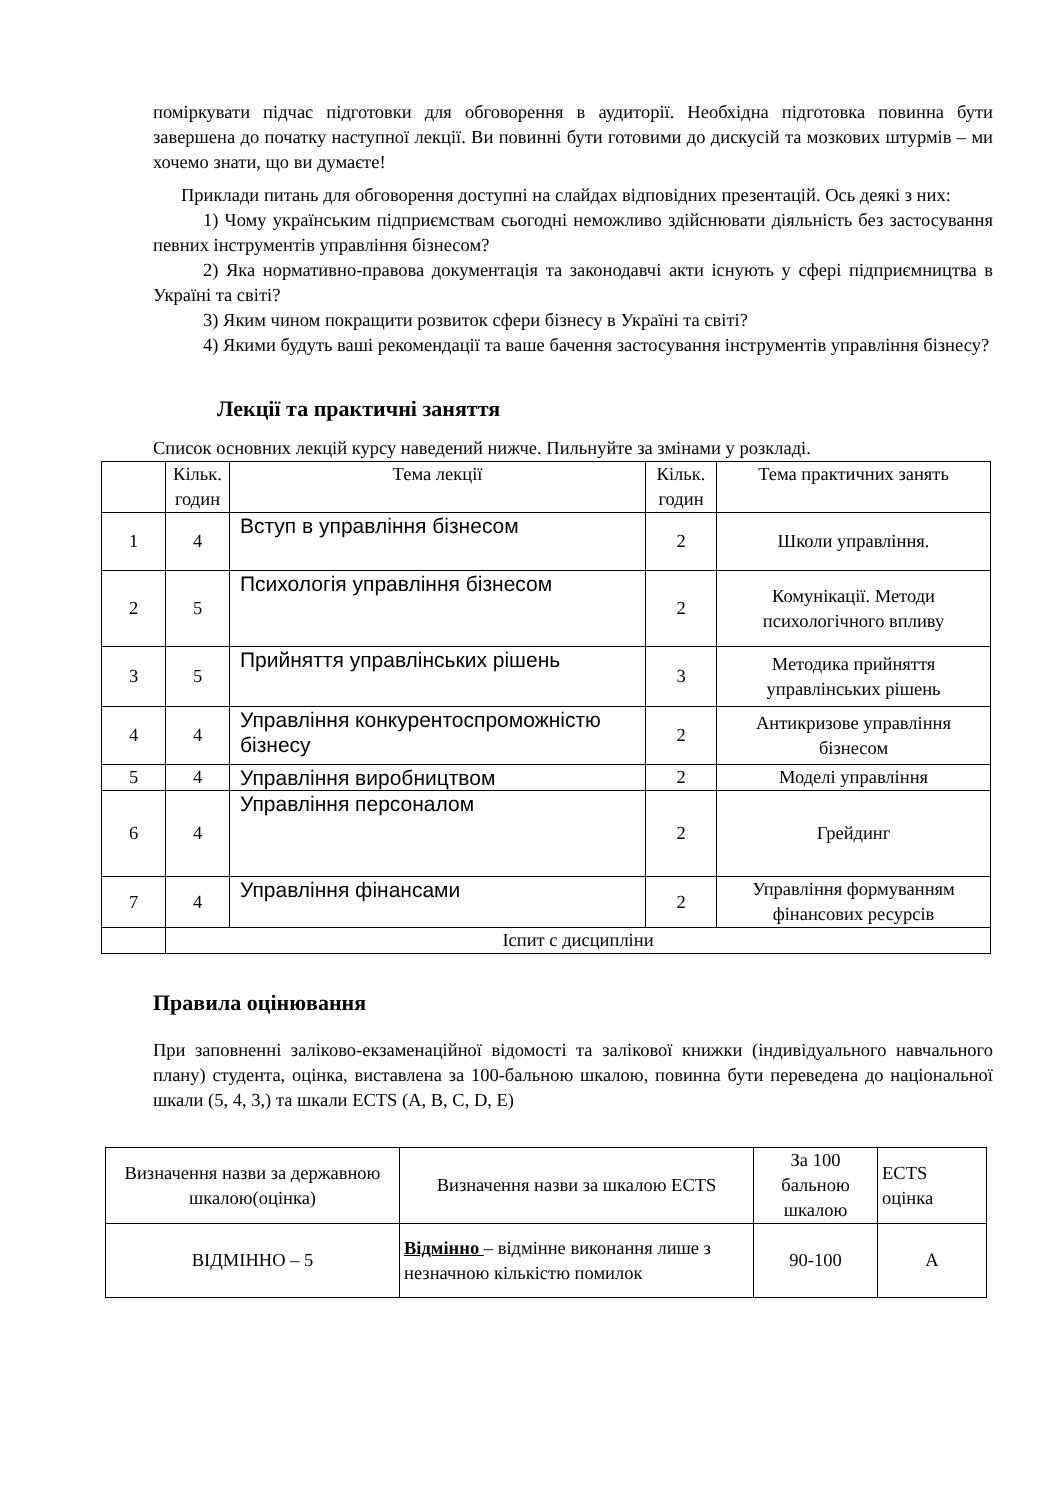поміркувати підчас підготовки для обговорення в аудиторії. Необхідна підготовка повинна бути завершена до початку наступної лекції. Ви повинні бути готовими до дискусій та мозкових штурмів – ми хочемо знати, що ви думаєте!
Приклади питань для обговорення доступні на слайдах відповідних презентацій. Ось деякі з них:
1) Чому українським підприємствам сьогодні неможливо здійснювати діяльність без застосування певних інструментів управління бізнесом?
2) Яка нормативно-правова документація та законодавчі акти існують у сфері підприємництва в Україні та світі?
3) Яким чином покращити розвиток сфери бізнесу в Україні та світі?
4) Якими будуть ваші рекомендації та ваше бачення застосування інструментів управління бізнесу?
Лекції та практичні заняття
Список основних лекцій курсу наведений нижче. Пильнуйте за змінами у розкладі.
| | Кільк. годин | Тема лекції | Кільк. годин | Тема практичних занять |
| 1 | 4 | Вступ в управління бізнесом | 2 | Школи управління. |
| 2 | 5 | Психологія управління бізнесом | 2 | Комунікації. Методи психологічного впливу |
| 3 | 5 | Прийняття управлінських рішень | 3 | Методика прийняття управлінських рішень |
| 4 | 4 | Управління конкурентоспроможністю бізнесу | 2 | Антикризове управління бізнесом |
| 5 | 4 | Управління виробництвом | 2 | Моделі управління |
| 6 | 4 | Управління персоналом | 2 | Грейдинг |
| 7 | 4 | Управління фінансами | 2 | Управління формуванням фінансових ресурсів |
| | Іспит с дисципліни | | | |
Правила оцінювання
При заповненні заліково-екзаменаційної відомості та залікової книжки (індивідуального навчального плану) студента, оцінка, виставлена за 100-бальною шкалою, повинна бути переведена до національної шкали (5, 4, 3,) та шкали ECTS (A, B, C, D, E)
| Визначення назви за державною шкалою(оцінка) | Визначення назви за шкалою ECTS | За 100 бальною шкалою | ECTS оцінка |
| ВІДМІННО – 5 | Відмінно – відмінне виконання лише з незначною кількістю помилок | 90-100 | A |